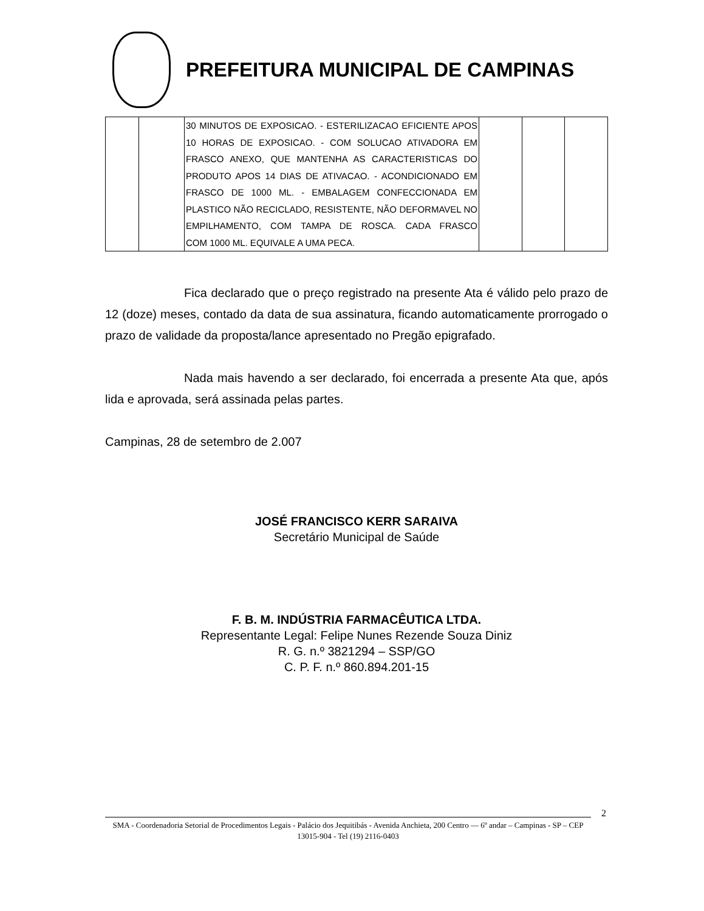PREFEITURA MUNICIPAL DE CAMPINAS
| | | 30 MINUTOS DE EXPOSICAO. - ESTERILIZACAO EFICIENTE APOS 10 HORAS DE EXPOSICAO. - COM SOLUCAO ATIVADORA EM FRASCO ANEXO, QUE MANTENHA AS CARACTERISTICAS DO PRODUTO APOS 14 DIAS DE ATIVACAO. - ACONDICIONADO EM FRASCO DE 1000 ML. - EMBALAGEM CONFECCIONADA EM PLASTICO NÃO RECICLADO, RESISTENTE, NÃO DEFORMAVEL NO EMPILHAMENTO, COM TAMPA DE ROSCA. CADA FRASCO COM 1000 ML. EQUIVALE A UMA PECA. | | | |
Fica declarado que o preço registrado na presente Ata é válido pelo prazo de 12 (doze) meses, contado da data de sua assinatura, ficando automaticamente prorrogado o prazo de validade da proposta/lance apresentado no Pregão epigrafado.
Nada mais havendo a ser declarado, foi encerrada a presente Ata que, após lida e aprovada, será assinada pelas partes.
Campinas, 28 de setembro de 2.007
JOSÉ FRANCISCO KERR SARAIVA
Secretário Municipal de Saúde
F. B. M. INDÚSTRIA FARMACÊUTICA LTDA.
Representante Legal: Felipe Nunes Rezende Souza Diniz
R. G. n.º 3821294 – SSP/GO
C. P. F. n.º 860.894.201-15
2
SMA - Coordenadoria Setorial de Procedimentos Legais - Palácio dos Jequitibás - Avenida Anchieta, 200 Centro –– 6º andar – Campinas - SP – CEP 13015-904 - Tel (19) 2116-0403